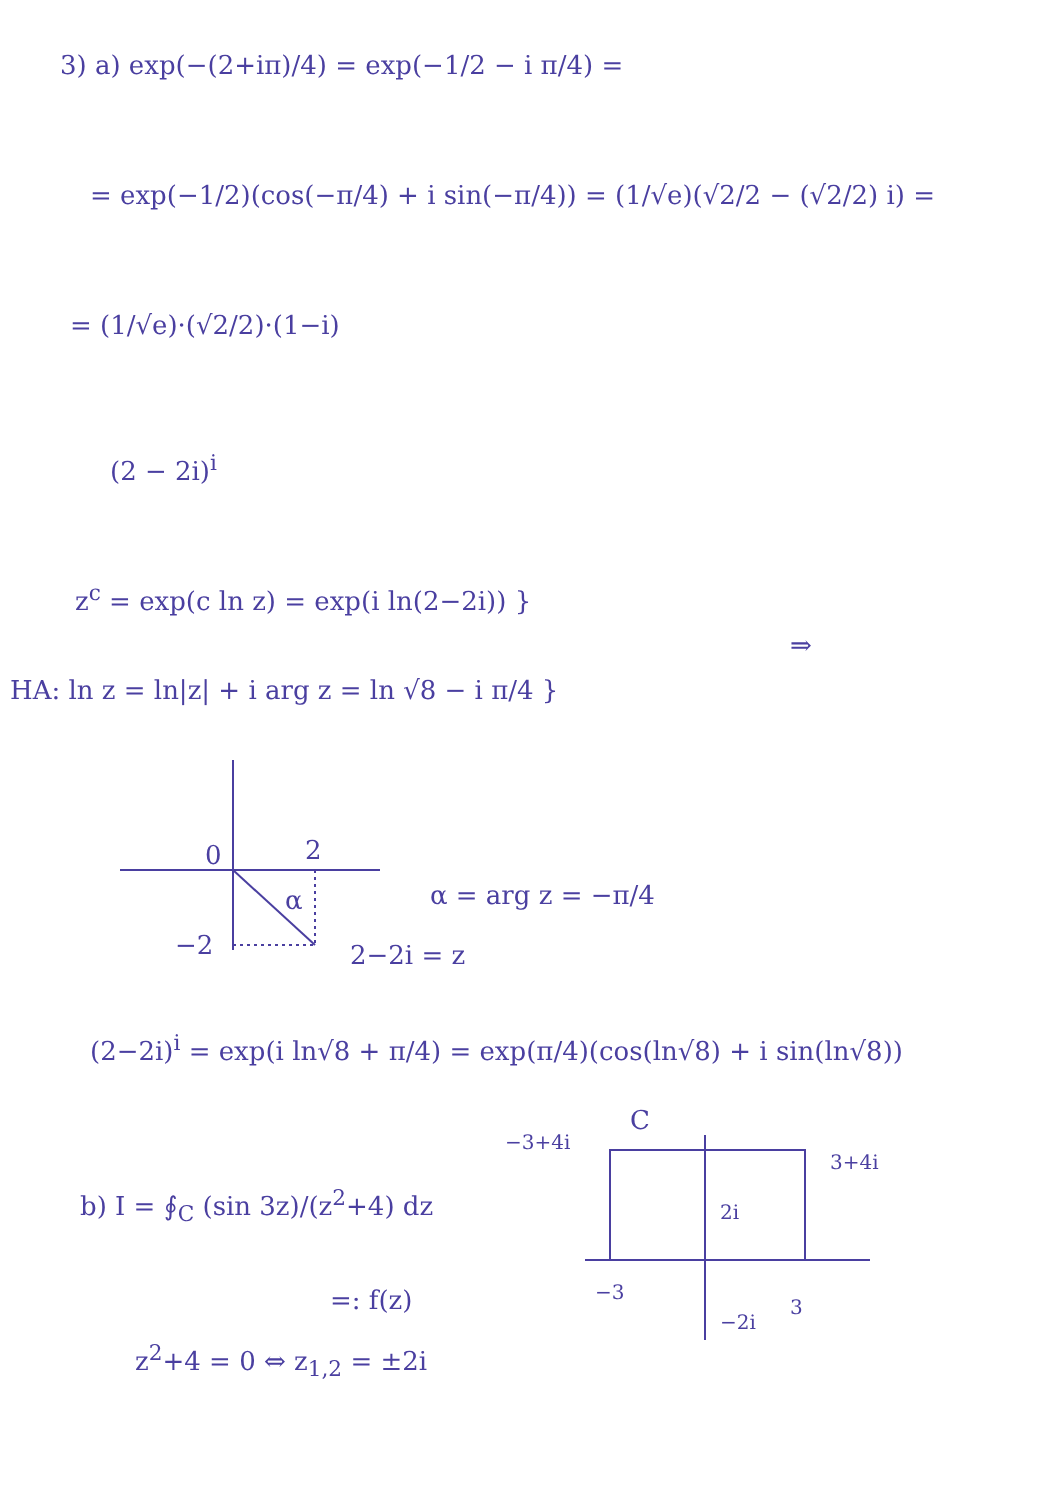3) a) exp(−(2+iπ)/4) = exp(−1/2 − i π/4) =
= exp(−1/2)(cos(−π/4) + i sin(−π/4)) = (1/√e)(√2/2 − (√2/2) i) =
= (1/√e)·(√2/2)·(1−i)
(2 − 2i)<sup>i</sup>
z<sup>c</sup> = exp(c ln z) = exp(i ln(2−2i)) }
⇒
HA: ln z = ln|z| + i arg z = ln √8 − i π/4 }
0 2
α
−2 2−2i = z
α = arg z = −π/4
(2−2i)<sup>i</sup> = exp(i ln√8 + π/4) = exp(π/4)(cos(ln√8) + i sin(ln√8))
b) I = ∮<sub>C</sub> (sin 3z)/(z<sup>2</sup>+4) dz
=: f(z)
z<sup>2</sup>+4 = 0 ⇔ z<sub>1,2</sub> = ±2i
C
−3+4i
3+4i
2i
−3
3
−2i